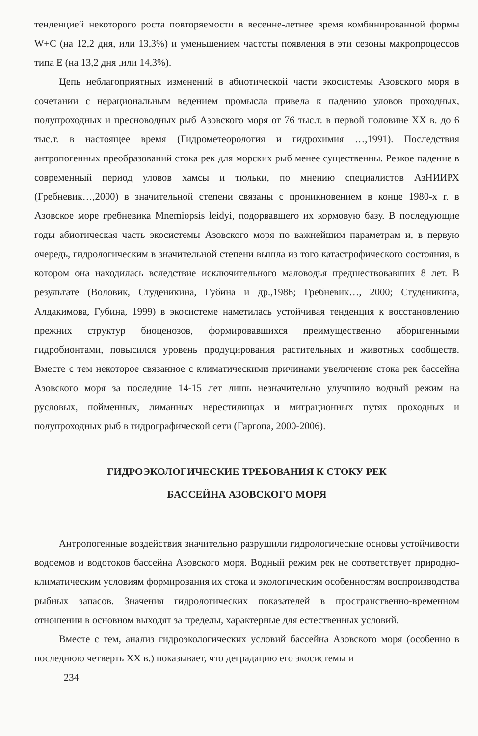тенденцией некоторого роста повторяемости в весенне-летнее время комбинированной формы W+C (на 12,2 дня, или 13,3%) и уменьшением частоты появления в эти сезоны макропроцессов типа Е (на 13,2 дня ,или 14,3%).
Цепь неблагоприятных изменений в абиотической части экосистемы Азовского моря в сочетании с нерациональным ведением промысла привела к падению уловов проходных, полупроходных и пресноводных рыб Азовского моря от 76 тыс.т. в первой половине XX в. до 6 тыс.т. в настоящее время (Гидрометеорология и гидрохимия …,1991). Последствия антропогенных преобразований стока рек для морских рыб менее существенны. Резкое падение в современный период уловов хамсы и тюльки, по мнению специалистов АзНИИРХ (Гребневик…,2000) в значительной степени связаны с проникновением в конце 1980-х г. в Азовское море гребневика Mnemiopsis leidyi, подорвавшего их кормовую базу. В последующие годы абиотическая часть экосистемы Азовского моря по важнейшим параметрам и, в первую очередь, гидрологическим в значительной степени вышла из того катастрофического состояния, в котором она находилась вследствие исключительного маловодья предшествовавших 8 лет. В результате (Воловик, Студеникина, Губина и др.,1986; Гребневик…, 2000; Студеникина, Алдакимова, Губина, 1999) в экосистеме наметилась устойчивая тенденция к восстановлению прежних структур биоценозов, формировавшихся преимущественно аборигенными гидробионтами, повысился уровень продуцирования растительных и животных сообществ. Вместе с тем некоторое связанное с климатическими причинами увеличение стока рек бассейна Азовского моря за последние 14-15 лет лишь незначительно улучшило водный режим на русловых, пойменных, лиманных нерестилищах и миграционных путях проходных и полупроходных рыб в гидрографической сети (Гаргопа, 2000-2006).
ГИДРОЭКОЛОГИЧЕСКИЕ ТРЕБОВАНИЯ К СТОКУ РЕК
БАССЕЙНА АЗОВСКОГО МОРЯ
Антропогенные воздействия значительно разрушили гидрологические основы устойчивости водоемов и водотоков бассейна Азовского моря. Водный режим рек не соответствует природно-климатическим условиям формирования их стока и экологическим особенностям воспроизводства рыбных запасов. Значения гидрологических показателей в пространственно-временном отношении в основном выходят за пределы, характерные для естественных условий.
Вместе с тем, анализ гидроэкологических условий бассейна Азовского моря (особенно в последнюю четверть XX в.) показывает, что деградацию его экосистемы и
234